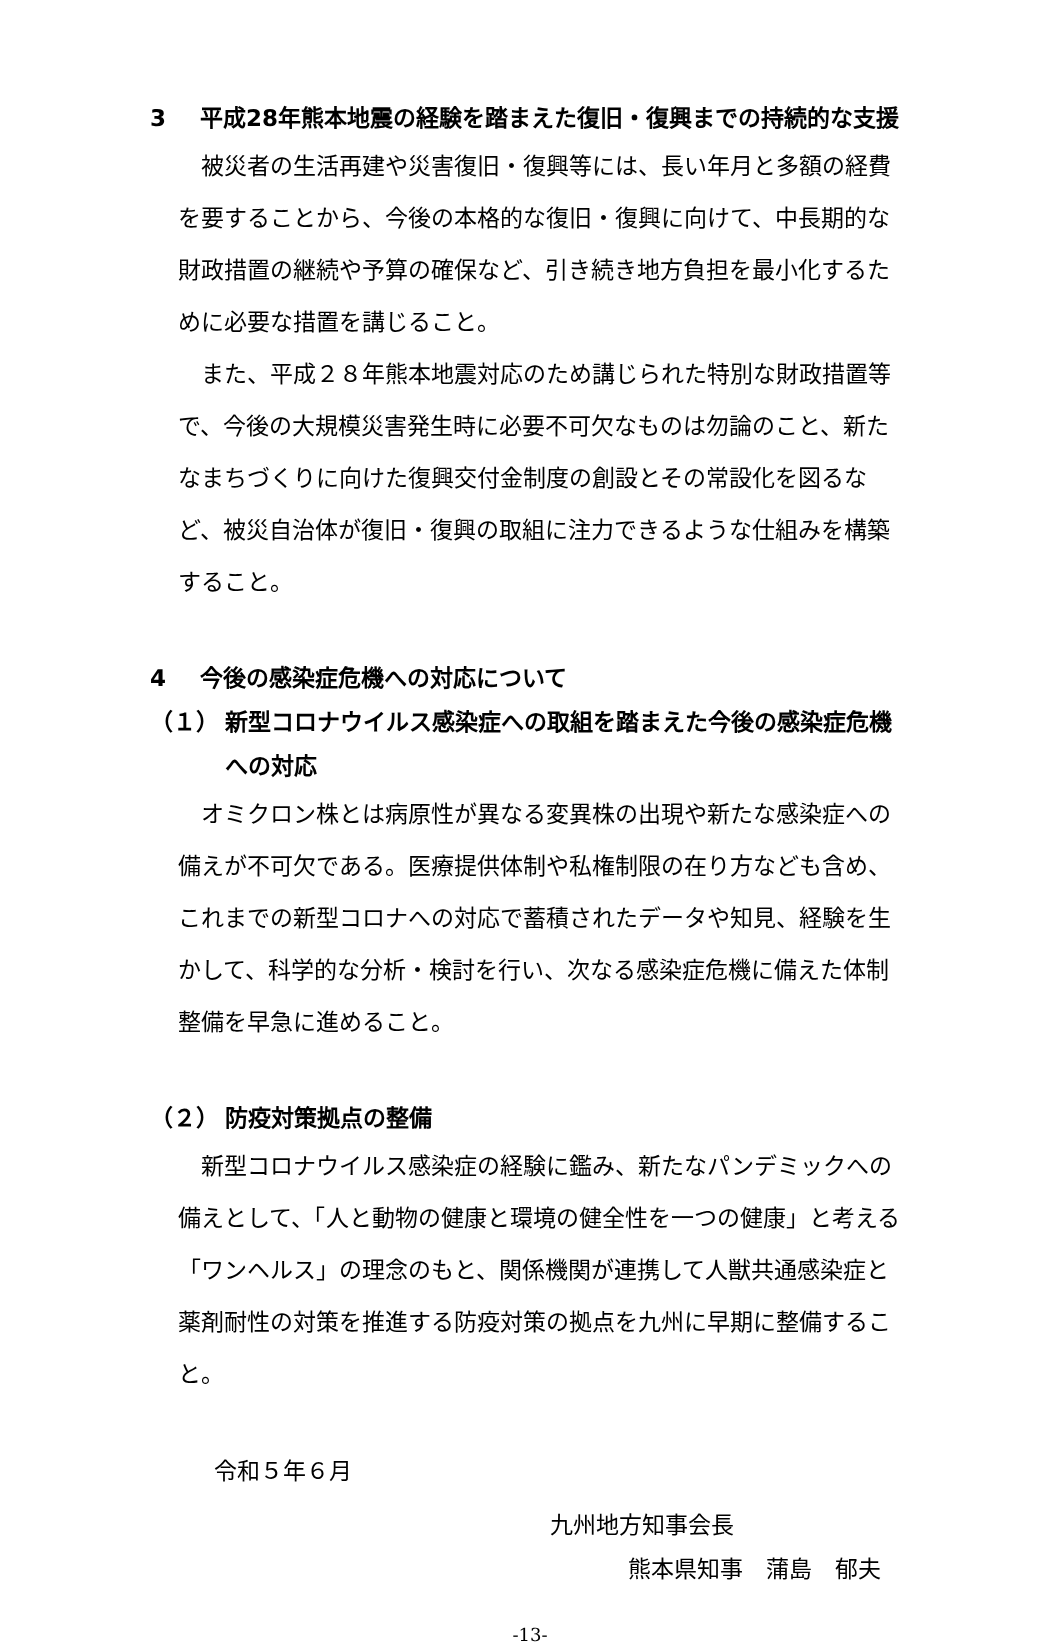3 平成28年熊本地震の経験を踏まえた復旧・復興までの持続的な支援
被災者の生活再建や災害復旧・復興等には、長い年月と多額の経費を要することから、今後の本格的な復旧・復興に向けて、中長期的な財政措置の継続や予算の確保など、引き続き地方負担を最小化するために必要な措置を講じること。
また、平成２８年熊本地震対応のため講じられた特別な財政措置等で、今後の大規模災害発生時に必要不可欠なものは勿論のこと、新たなまちづくりに向けた復興交付金制度の創設とその常設化を図るなど、被災自治体が復旧・復興の取組に注力できるような仕組みを構築すること。
4 今後の感染症危機への対応について
（１） 新型コロナウイルス感染症への取組を踏まえた今後の感染症危機への対応
オミクロン株とは病原性が異なる変異株の出現や新たな感染症への備えが不可欠である。医療提供体制や私権制限の在り方なども含め、これまでの新型コロナへの対応で蓄積されたデータや知見、経験を生かして、科学的な分析・検討を行い、次なる感染症危機に備えた体制整備を早急に進めること。
（２） 防疫対策拠点の整備
新型コロナウイルス感染症の経験に鑑み、新たなパンデミックへの備えとして、「人と動物の健康と環境の健全性を一つの健康」と考える「ワンヘルス」の理念のもと、関係機関が連携して人獣共通感染症と薬剤耐性の対策を推進する防疫対策の拠点を九州に早期に整備すること。
令和５年６月
九州地方知事会長
熊本県知事　蒲島　郁夫
-13-